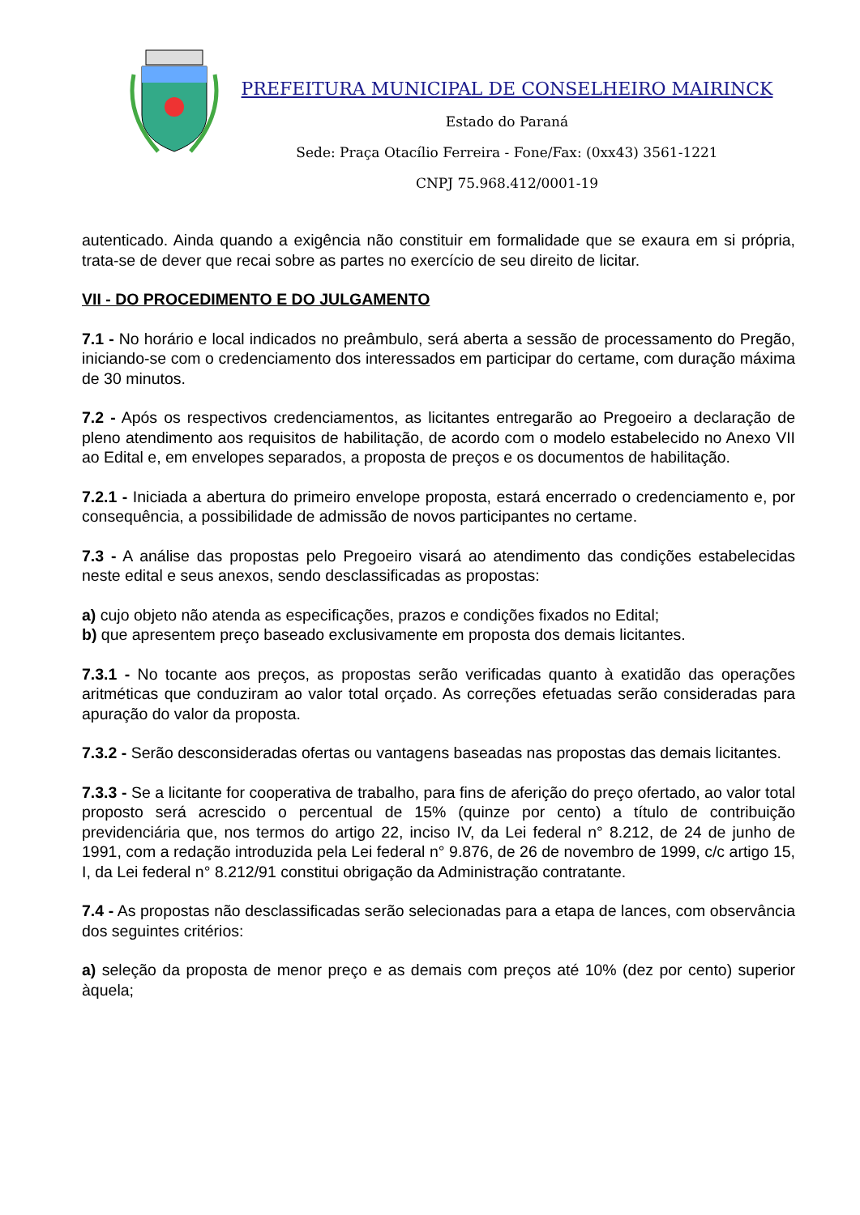PREFEITURA MUNICIPAL DE CONSELHEIRO MAIRINCK
Estado do Paraná
Sede: Praça Otacílio Ferreira - Fone/Fax: (0xx43) 3561-1221
CNPJ 75.968.412/0001-19
autenticado. Ainda quando a exigência não constituir em formalidade que se exaura em si própria, trata-se de dever que recai sobre as partes no exercício de seu direito de licitar.
VII - DO PROCEDIMENTO E DO JULGAMENTO
7.1 - No horário e local indicados no preâmbulo, será aberta a sessão de processamento do Pregão, iniciando-se com o credenciamento dos interessados em participar do certame, com duração máxima de 30 minutos.
7.2 - Após os respectivos credenciamentos, as licitantes entregarão ao Pregoeiro a declaração de pleno atendimento aos requisitos de habilitação, de acordo com o modelo estabelecido no Anexo VII ao Edital e, em envelopes separados, a proposta de preços e os documentos de habilitação.
7.2.1 - Iniciada a abertura do primeiro envelope proposta, estará encerrado o credenciamento e, por consequência, a possibilidade de admissão de novos participantes no certame.
7.3 - A análise das propostas pelo Pregoeiro visará ao atendimento das condições estabelecidas neste edital e seus anexos, sendo desclassificadas as propostas:
a) cujo objeto não atenda as especificações, prazos e condições fixados no Edital;
b) que apresentem preço baseado exclusivamente em proposta dos demais licitantes.
7.3.1 - No tocante aos preços, as propostas serão verificadas quanto à exatidão das operações aritméticas que conduziram ao valor total orçado. As correções efetuadas serão consideradas para apuração do valor da proposta.
7.3.2 - Serão desconsideradas ofertas ou vantagens baseadas nas propostas das demais licitantes.
7.3.3 - Se a licitante for cooperativa de trabalho, para fins de aferição do preço ofertado, ao valor total proposto será acrescido o percentual de 15% (quinze por cento) a título de contribuição previdenciária que, nos termos do artigo 22, inciso IV, da Lei federal n° 8.212, de 24 de junho de 1991, com a redação introduzida pela Lei federal n° 9.876, de 26 de novembro de 1999, c/c artigo 15, I, da Lei federal n° 8.212/91 constitui obrigação da Administração contratante.
7.4 - As propostas não desclassificadas serão selecionadas para a etapa de lances, com observância dos seguintes critérios:
a) seleção da proposta de menor preço e as demais com preços até 10% (dez por cento) superior àquela;